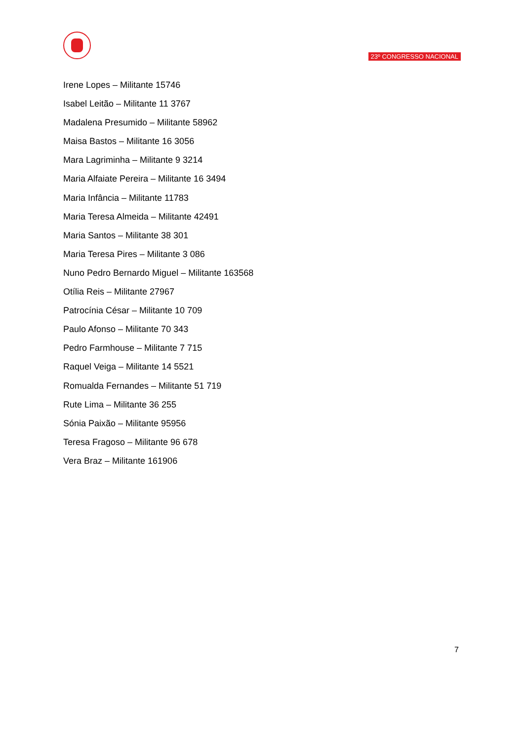23º CONGRESSO NACIONAL
Irene Lopes – Militante 15746
Isabel Leitão – Militante 11 3767
Madalena Presumido – Militante 58962
Maisa Bastos – Militante 16 3056
Mara Lagriminha – Militante 9 3214
Maria Alfaiate Pereira – Militante 16 3494
Maria Infância – Militante 11783
Maria Teresa Almeida – Militante 42491
Maria Santos – Militante 38 301
Maria Teresa Pires – Militante 3 086
Nuno Pedro Bernardo Miguel – Militante 163568
Otília Reis – Militante 27967
Patrocínia César – Militante 10 709
Paulo Afonso – Militante 70 343
Pedro Farmhouse – Militante 7 715
Raquel Veiga – Militante 14 5521
Romualda Fernandes – Militante 51 719
Rute Lima – Militante 36 255
Sónia Paixão – Militante 95956
Teresa Fragoso – Militante 96 678
Vera Braz – Militante 161906
7